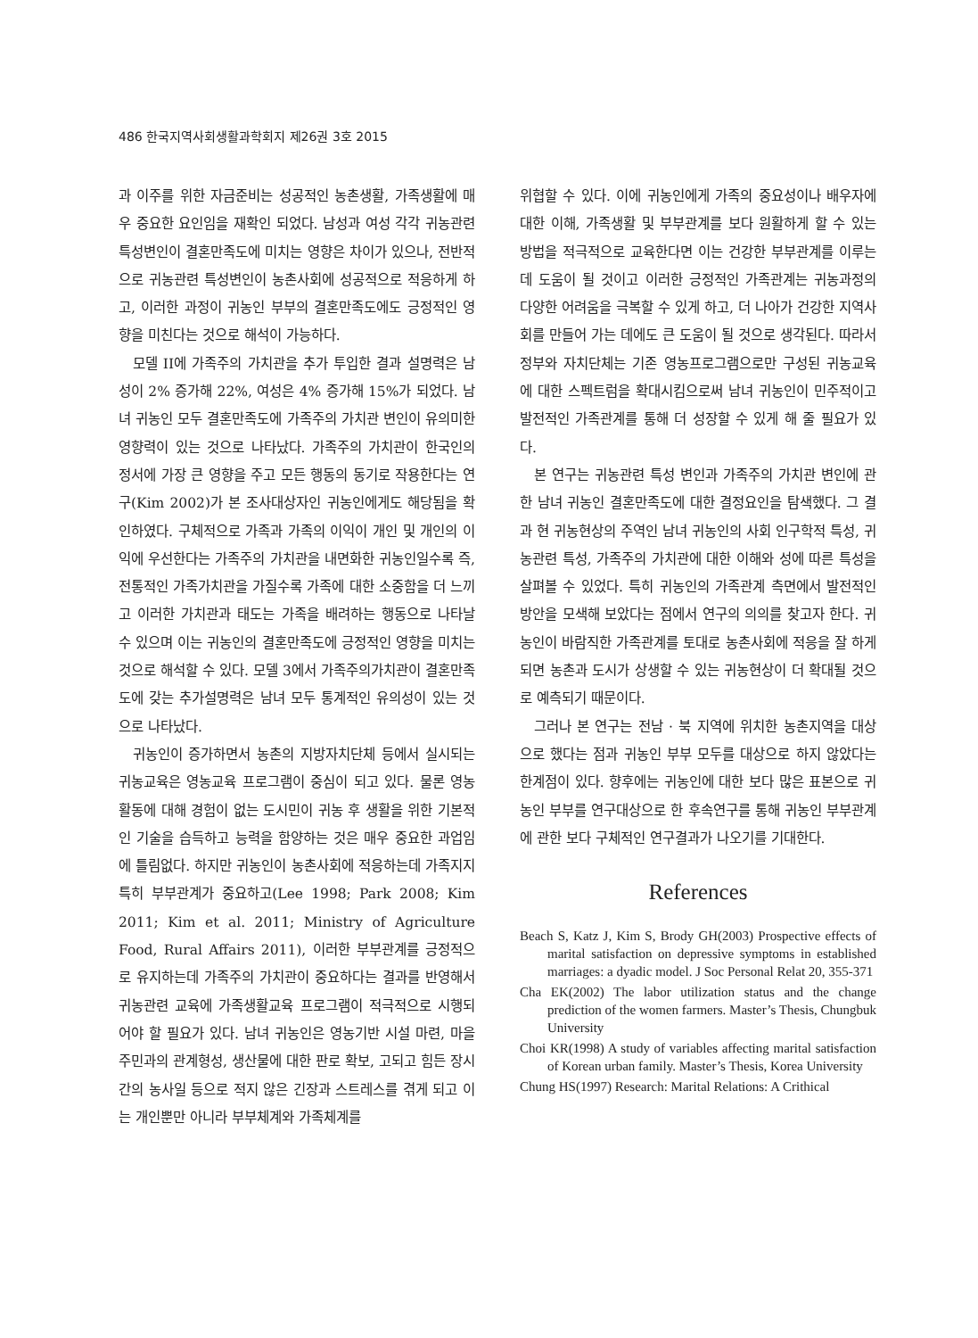486 한국지역사회생활과학회지 제26권 3호 2015
과 이주를 위한 자금준비는 성공적인 농촌생활, 가족생활에 매우 중요한 요인임을 재확인 되었다. 남성과 여성 각각 귀농관련 특성변인이 결혼만족도에 미치는 영향은 차이가 있으나, 전반적으로 귀농관련 특성변인이 농촌사회에 성공적으로 적응하게 하고, 이러한 과정이 귀농인 부부의 결혼만족도에도 긍정적인 영향을 미친다는 것으로 해석이 가능하다.
모델 II에 가족주의 가치관을 추가 투입한 결과 설명력은 남성이 2% 증가해 22%, 여성은 4% 증가해 15%가 되었다. 남녀 귀농인 모두 결혼만족도에 가족주의 가치관 변인이 유의미한 영향력이 있는 것으로 나타났다. 가족주의 가치관이 한국인의 정서에 가장 큰 영향을 주고 모든 행동의 동기로 작용한다는 연구(Kim 2002)가 본 조사대상자인 귀농인에게도 해당됨을 확인하였다. 구체적으로 가족과 가족의 이익이 개인 및 개인의 이익에 우선한다는 가족주의 가치관을 내면화한 귀농인일수록 즉, 전통적인 가족가치관을 가질수록 가족에 대한 소중함을 더 느끼고 이러한 가치관과 태도는 가족을 배려하는 행동으로 나타날 수 있으며 이는 귀농인의 결혼만족도에 긍정적인 영향을 미치는 것으로 해석할 수 있다. 모델 3에서 가족주의가치관이 결혼만족도에 갖는 추가설명력은 남녀 모두 통계적인 유의성이 있는 것으로 나타났다.
귀농인이 증가하면서 농촌의 지방자치단체 등에서 실시되는 귀농교육은 영농교육 프로그램이 중심이 되고 있다. 물론 영농활동에 대해 경험이 없는 도시민이 귀농 후 생활을 위한 기본적인 기술을 습득하고 능력을 함양하는 것은 매우 중요한 과업임에 틀림없다. 하지만 귀농인이 농촌사회에 적응하는데 가족지지 특히 부부관계가 중요하고(Lee 1998; Park 2008; Kim 2011; Kim et al. 2011; Ministry of Agriculture Food, Rural Affairs 2011), 이러한 부부관계를 긍정적으로 유지하는데 가족주의 가치관이 중요하다는 결과를 반영해서 귀농관련 교육에 가족생활교육 프로그램이 적극적으로 시행되어야 할 필요가 있다. 남녀 귀농인은 영농기반 시설 마련, 마을주민과의 관계형성, 생산물에 대한 판로 확보, 고되고 힘든 장시간의 농사일 등으로 적지 않은 긴장과 스트레스를 겪게 되고 이는 개인뿐만 아니라 부부체계와 가족체계를
위협할 수 있다. 이에 귀농인에게 가족의 중요성이나 배우자에 대한 이해, 가족생활 및 부부관계를 보다 원활하게 할 수 있는 방법을 적극적으로 교육한다면 이는 건강한 부부관계를 이루는데 도움이 될 것이고 이러한 긍정적인 가족관계는 귀농과정의 다양한 어려움을 극복할 수 있게 하고, 더 나아가 건강한 지역사회를 만들어 가는 데에도 큰 도움이 될 것으로 생각된다. 따라서 정부와 자치단체는 기존 영농프로그램으로만 구성된 귀농교육에 대한 스펙트럼을 확대시킴으로써 남녀 귀농인이 민주적이고 발전적인 가족관계를 통해 더 성장할 수 있게 해 줄 필요가 있다.
본 연구는 귀농관련 특성 변인과 가족주의 가치관 변인에 관한 남녀 귀농인 결혼만족도에 대한 결정요인을 탐색했다. 그 결과 현 귀농현상의 주역인 남녀 귀농인의 사회 인구학적 특성, 귀농관련 특성, 가족주의 가치관에 대한 이해와 성에 따른 특성을 살펴볼 수 있었다. 특히 귀농인의 가족관계 측면에서 발전적인 방안을 모색해 보았다는 점에서 연구의 의의를 찾고자 한다. 귀농인이 바람직한 가족관계를 토대로 농촌사회에 적응을 잘 하게 되면 농촌과 도시가 상생할 수 있는 귀농현상이 더 확대될 것으로 예측되기 때문이다.
그러나 본 연구는 전남 · 북 지역에 위치한 농촌지역을 대상으로 했다는 점과 귀농인 부부 모두를 대상으로 하지 않았다는 한계점이 있다. 향후에는 귀농인에 대한 보다 많은 표본으로 귀농인 부부를 연구대상으로 한 후속연구를 통해 귀농인 부부관계에 관한 보다 구체적인 연구결과가 나오기를 기대한다.
References
Beach S, Katz J, Kim S, Brody GH(2003) Prospective effects of marital satisfaction on depressive symptoms in established marriages: a dyadic model. J Soc Personal Relat 20, 355-371
Cha EK(2002) The labor utilization status and the change prediction of the women farmers. Master’s Thesis, Chungbuk University
Choi KR(1998) A study of variables affecting marital satisfaction of Korean urban family. Master’s Thesis, Korea University
Chung HS(1997) Research: Marital Relations: A Crithical